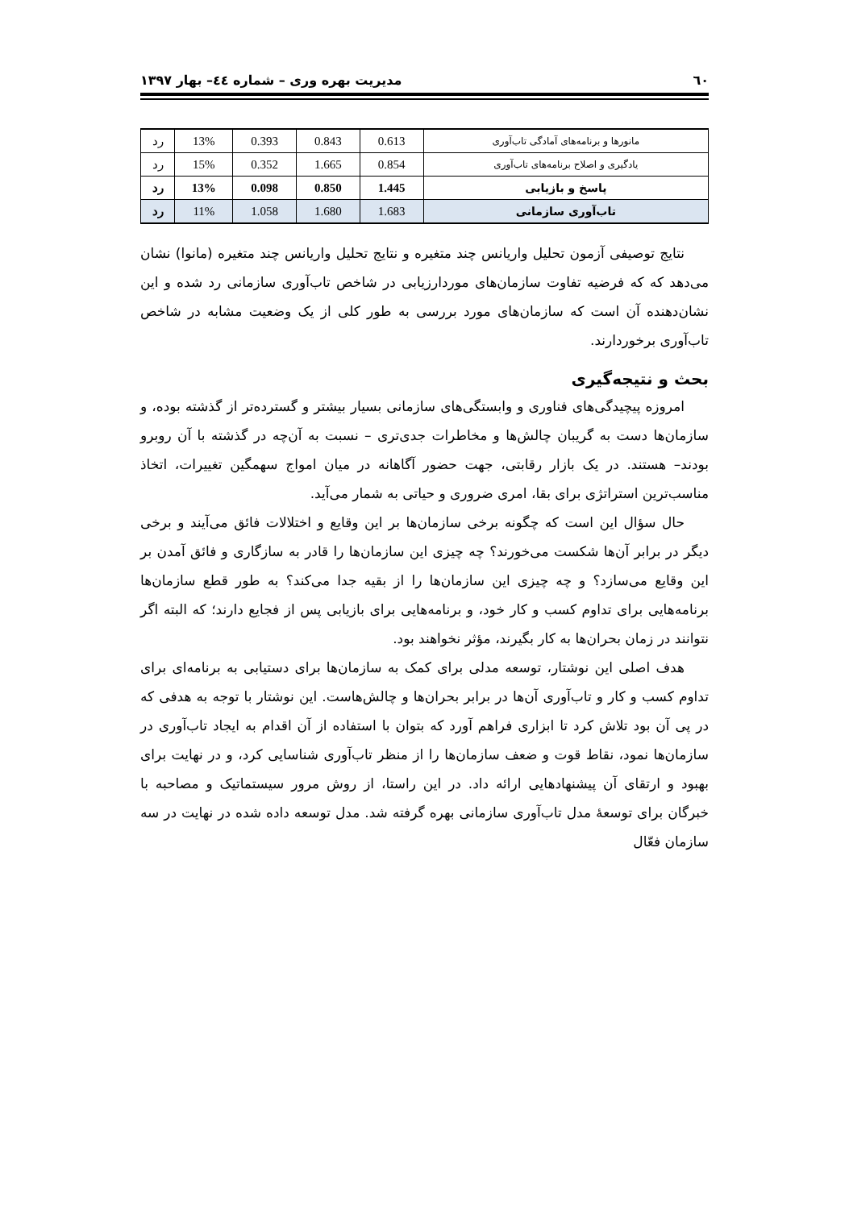٦٠ مدیریت بهره وری – شماره ٤٤– بهار ١٣٩٧
| مانورها و برنامه‌های آمادگی تاب‌آوری | 0.613 | 0.843 | 0.393 | 13% | رد |
| یادگیری و اصلاح برنامه‌های تاب‌آوری | 0.854 | 1.665 | 0.352 | 15% | رد |
| پاسخ و بازیابی | 1.445 | 0.850 | 0.098 | 13% | رد |
| تاب‌آوری سازمانی | 1.683 | 1.680 | 1.058 | 11% | رد |
نتایج توصیفی آزمون تحلیل واریانس چند متغیره و نتایج تحلیل واریانس چند متغیره (مانوا) نشان می‌دهد که که فرضیه تفاوت سازمان‌های موردارزیابی در شاخص تاب‌آوری سازمانی رد شده و این نشان‌دهنده آن است که سازمان‌های مورد بررسی به طور کلی از یک وضعیت مشابه در شاخص تاب‌آوری برخوردارند.
بحث و نتیجه‌گیری
امروزه پیچیدگی‌های فناوری و وابستگی‌های سازمانی بسیار بیشتر و گسترده‌تر از گذشته بوده، و سازمان‌ها دست به گریبان چالش‌ها و مخاطرات جدی‌تری – نسبت به آن‌چه در گذشته با آن روبرو بودند– هستند. در یک بازار رقابتی، جهت حضور آگاهانه در میان امواج سهمگین تغییرات، اتخاذ مناسب‌ترین استراتژی برای بقا، امری ضروری و حیاتی به شمار می‌آید.
حال سؤال این است که چگونه برخی سازمان‌ها بر این وقایع و اختلالات فائق می‌آیند و برخی دیگر در برابر آن‌ها شکست می‌خورند؟ چه چیزی این سازمان‌ها را قادر به سازگاری و فائق آمدن بر این وقایع می‌سازد؟ و چه چیزی این سازمان‌ها را از بقیه جدا می‌کند؟ به طور قطع سازمان‌ها برنامه‌هایی برای تداوم کسب و کار خود، و برنامه‌هایی برای بازیابی پس از فجایع دارند؛ که البته اگر نتوانند در زمان بحران‌ها به کار بگیرند، مؤثر نخواهند بود.
هدف اصلی این نوشتار، توسعه مدلی برای کمک به سازمان‌ها برای دستیابی به برنامه‌ای برای تداوم کسب و کار و تاب‌آوری آن‌ها در برابر بحران‌ها و چالش‌هاست. این نوشتار با توجه به هدفی که در پی آن بود تلاش کرد تا ابزاری فراهم آورد که بتوان با استفاده از آن اقدام به ایجاد تاب‌آوری در سازمان‌ها نمود، نقاط قوت و ضعف سازمان‌ها را از منظر تاب‌آوری شناسایی کرد، و در نهایت برای بهبود و ارتقای آن پیشنهادهایی ارائه داد. در این راستا، از روش مرور سیستماتیک و مصاحبه با خبرگان برای توسعهٔ مدل تاب‌آوری سازمانی بهره گرفته شد. مدل توسعه داده شده در نهایت در سه سازمان فعّال